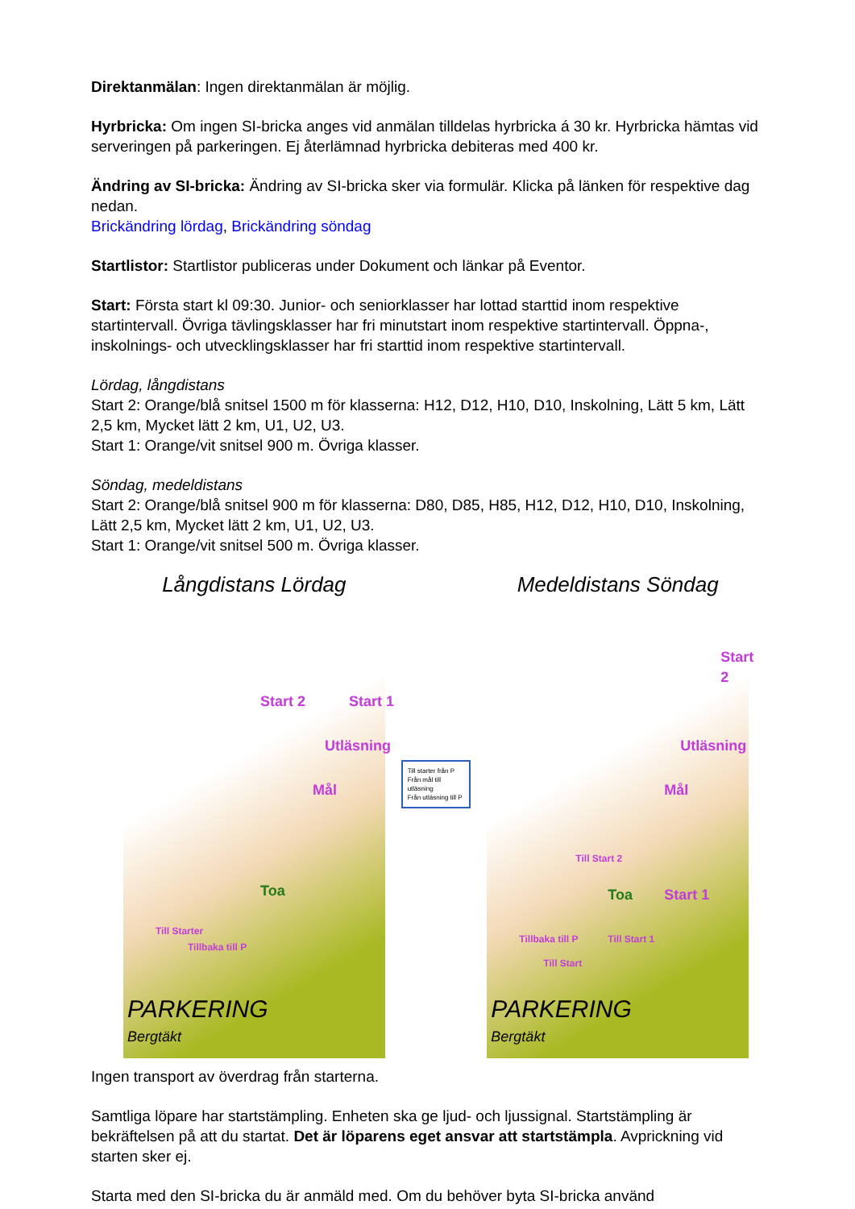Direktanmälan: Ingen direktanmälan är möjlig.
Hyrbricka: Om ingen SI-bricka anges vid anmälan tilldelas hyrbricka á 30 kr. Hyrbricka hämtas vid serveringen på parkeringen. Ej återlämnad hyrbricka debiteras med 400 kr.
Ändring av SI-bricka: Ändring av SI-bricka sker via formulär. Klicka på länken för respektive dag nedan.
Brickändring lördag, Brickändring söndag
Startlistor: Startlistor publiceras under Dokument och länkar på Eventor.
Start: Första start kl 09:30. Junior- och seniorklasser har lottad starttid inom respektive startintervall. Övriga tävlingsklasser har fri minutstart inom respektive startintervall. Öppna-, inskolnings- och utvecklingsklasser har fri starttid inom respektive startintervall.
Lördag, långdistans
Start 2: Orange/blå snitsel 1500 m för klasserna: H12, D12, H10, D10, Inskolning, Lätt 5 km, Lätt 2,5 km, Mycket lätt 2 km, U1, U2, U3.
Start 1: Orange/vit snitsel 900 m. Övriga klasser.
Söndag, medeldistans
Start 2: Orange/blå snitsel 900 m för klasserna: D80, D85, H85, H12, D12, H10, D10, Inskolning, Lätt 2,5 km, Mycket lätt 2 km, U1, U2, U3.
Start 1: Orange/vit snitsel 500 m. Övriga klasser.
Långdistans Lördag
Start 2 Start 1
Utläsning
Mål
Toa
Till Starter
Tillbaka till P
PARKERING
Bergtäkt
Till starter från P
Från mål till utläsning
Från utläsning till P
Medeldistans Söndag
Start 2
Utläsning
Mål
Till Start 2
Toa Start 1
Tillbaka till P
Till Start
Till Start 1
PARKERING
Bergtäkt
Ingen transport av överdrag från starterna.
Samtliga löpare har startstämpling. Enheten ska ge ljud- och ljussignal. Startstämpling är bekräftelsen på att du startat. Det är löparens eget ansvar att startstämpla. Avprickning vid starten sker ej.
Starta med den SI-bricka du är anmäld med. Om du behöver byta SI-bricka använd